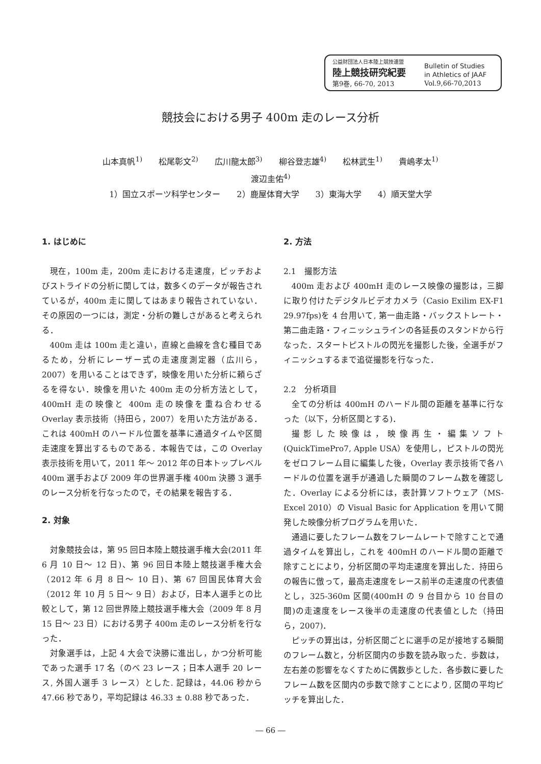公益財団法人日本陸上競技連盟
陸上競技研究紀要
第9巻, 66-70, 2013
Bulletin of Studies
in Athletics of JAAF
Vol.9,66-70,2013
競技会における男子 400m 走のレース分析
山本真帆<sup>1)</sup>　　松尾彰文<sup>2)</sup>　　広川龍太郎<sup>3)</sup>　　柳谷登志雄<sup>4)</sup>　　松林武生<sup>1)</sup>　　貴嶋孝太<sup>1)</sup>
渡辺圭佑<sup>4)</sup>
1）国立スポーツ科学センター　　2）鹿屋体育大学　　3）東海大学　　4）順天堂大学
1. はじめに
現在，100m 走，200m 走における走速度，ピッチおよびストライドの分析に関しては，数多くのデータが報告されているが，400m 走に関してはあまり報告されていない．その原因の一つには，測定・分析の難しさがあると考えられる．
400m 走は 100m 走と違い，直線と曲線を含む種目であるため，分析にレーザー式の走速度測定器（広川ら，2007）を用いることはできず，映像を用いた分析に頼らざるを得ない．映像を用いた 400m 走の分析方法として，400mH 走の映像と 400m 走の映像を重ね合わせる Overlay 表示技術（持田ら，2007）を用いた方法がある．これは 400mH のハードル位置を基準に通過タイムや区間走速度を算出するものである．本報告では，この Overlay 表示技術を用いて，2011 年～ 2012 年の日本トップレベル 400m 選手および 2009 年の世界選手権 400m 決勝 3 選手のレース分析を行なったので，その結果を報告する．
2. 対象
対象競技会は，第 95 回日本陸上競技選手権大会(2011 年 6 月 10 日～ 12 日)、第 96 回日本陸上競技選手権大会（2012 年 6 月 8 日～ 10 日)、第 67 回国民体育大会（2012 年 10 月 5 日～ 9 日）および，日本人選手との比較として，第 12 回世界陸上競技選手権大会（2009 年 8 月 15 日～ 23 日）における男子 400m 走のレース分析を行なった．
対象選手は，上記 4 大会で決勝に進出し，かつ分析可能であった選手 17 名（のべ 23 レース；日本人選手 20 レース, 外国人選手 3 レース）とした. 記録は，44.06 秒から 47.66 秒であり，平均記録は 46.33 ± 0.88 秒であった．
2. 方法
2.1　撮影方法
400m 走および 400mH 走のレース映像の撮影は，三脚に取り付けたデジタルビデオカメラ（Casio Exilim EX-F1 29.97fps)を 4 台用いて, 第一曲走路・バックストレート・第二曲走路・フィニッシュラインの各延長のスタンドから行なった．スタートピストルの閃光を撮影した後，全選手がフィニッシュするまで追従撮影を行なった．
2.2　分析項目
全ての分析は 400mH のハードル間の距離を基準に行なった（以下，分析区間とする)．
撮影した映像は，映像再生・編集ソフト (QuickTimePro7, Apple USA）を使用し，ピストルの閃光をゼロフレーム目に編集した後，Overlay 表示技術で各ハードルの位置を選手が通過した瞬間のフレーム数を確認した．Overlay による分析には，表計算ソフトウェア（MS-Excel 2010）の Visual Basic for Application を用いて開発した映像分析プログラムを用いた．
通過に要したフレーム数をフレームレートで除すことで通過タイムを算出し，これを 400mH のハードル間の距離で除すことにより，分析区間の平均走速度を算出した．持田らの報告に倣って，最高走速度をレース前半の走速度の代表値とし，325-360m 区間(400mH の 9 台目から 10 台目の間)の走速度をレース後半の走速度の代表値とした（持田ら，2007)．
ピッチの算出は，分析区間ごとに選手の足が接地する瞬間のフレーム数と，分析区間内の歩数を読み取った．歩数は，左右差の影響をなくすために偶数歩とした．各歩数に要したフレーム数を区間内の歩数で除すことにより, 区間の平均ピッチを算出した．
― 66 ―